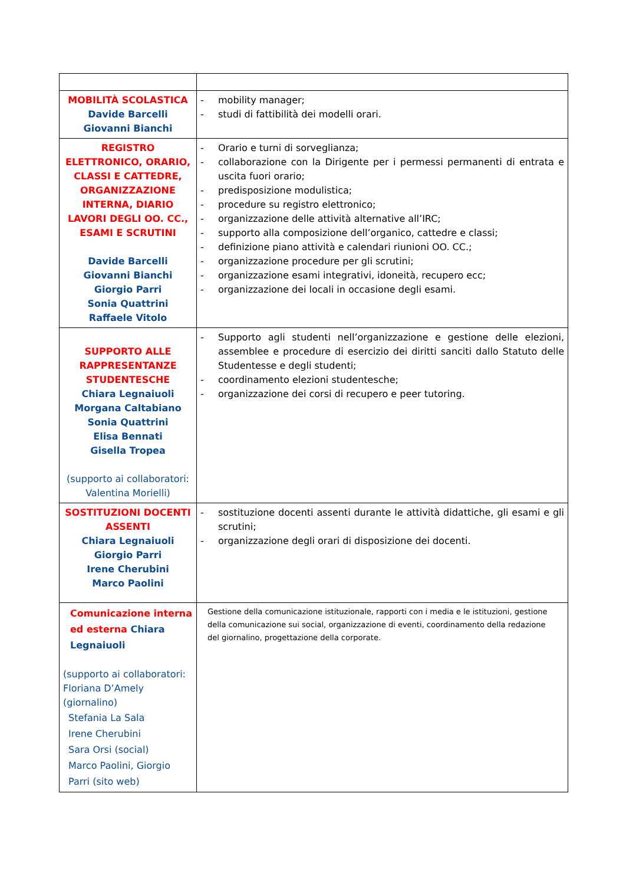| MOBILITÀ SCOLASTICA Davide Barcelli Giovanni Bianchi | - mobility manager; - studi di fattibilità dei modelli orari. |
| REGISTRO ELETTRONICO, ORARIO, CLASSI E CATTEDRE, ORGANIZZAZIONE INTERNA, DIARIO LAVORI DEGLI OO. CC., ESAMI E SCRUTINI Davide Barcelli Giovanni Bianchi Giorgio Parri Sonia Quattrini Raffaele Vitolo | - Orario e turni di sorveglianza; - collaborazione con la Dirigente per i permessi permanenti di entrata e uscita fuori orario; - predisposizione modulistica; - procedure su registro elettronico; - organizzazione delle attività alternative all’IRC; - supporto alla composizione dell’organico, cattedre e classi; - definizione piano attività e calendari riunioni OO. CC.; - organizzazione procedure per gli scrutini; - organizzazione esami integrativi, idoneità, recupero ecc; - organizzazione dei locali in occasione degli esami. |
| SUPPORTO ALLE RAPPRESENTANZE STUDENTESCHE Chiara Legnaiuoli Morgana Caltabiano Sonia Quattrini Elisa Bennati Gisella Tropea (supporto ai collaboratori: Valentina Morielli) | - Supporto agli studenti nell’organizzazione e gestione delle elezioni, assemblee e procedure di esercizio dei diritti sanciti dallo Statuto delle Studentesse e degli studenti; - coordinamento elezioni studentesche; - organizzazione dei corsi di recupero e peer tutoring. |
| SOSTITUZIONI DOCENTI ASSENTI Chiara Legnaiuoli Giorgio Parri Irene Cherubini Marco Paolini | - sostituzione docenti assenti durante le attività didattiche, gli esami e gli scrutini; - organizzazione degli orari di disposizione dei docenti. |
| Comunicazione interna ed esterna Chiara Legnaiuoli (supporto ai collaboratori: Floriana D’Amely (giornalino) Stefania La Sala Irene Cherubini Sara Orsi (social) Marco Paolini, Giorgio Parri (sito web) | Gestione della comunicazione istituzionale, rapporti con i media e le istituzioni, gestione della comunicazione sui social, organizzazione di eventi, coordinamento della redazione del giornalino, progettazione della corporate. |